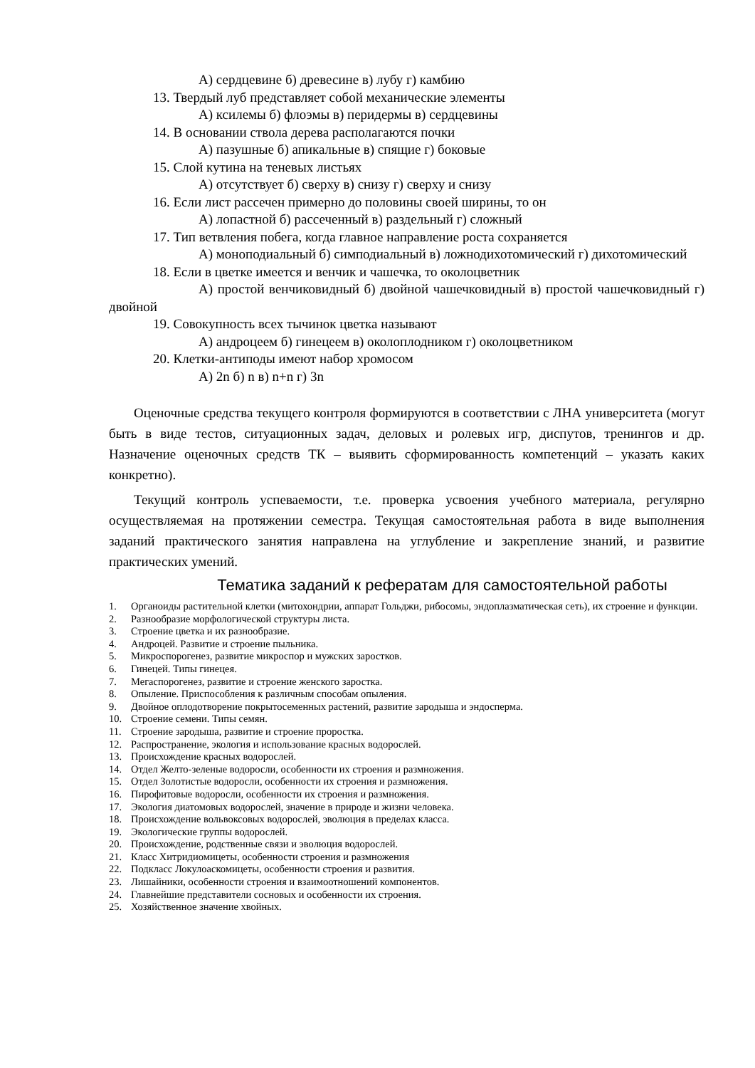А) сердцевине б) древесине в) лубу г) камбию
13. Твердый луб представляет собой механические элементы
А) ксилемы б) флоэмы в) перидермы в) сердцевины
14. В основании ствола дерева располагаются почки
А) пазушные б) апикальные в) спящие г) боковые
15. Слой кутина на теневых листьях
А) отсутствует б) сверху в) снизу г) сверху и снизу
16. Если лист рассечен примерно до половины своей ширины, то он
А) лопастной б) рассеченный в) раздельный г) сложный
17. Тип ветвления побега, когда главное направление роста сохраняется
А) моноподиальный б) симподиальный в) ложнодихотомический г) дихотомический
18. Если в цветке имеется и венчик и чашечка, то околоцветник
А) простой венчиковидный б) двойной чашечковидный в) простой чашечковидный г) двойной
19. Совокупность всех тычинок цветка называют
А) андроцеем б) гинецеем в) околоплодником г) околоцветником
20. Клетки-антиподы имеют набор хромосом
А) 2n б) n в) n+n г) 3n
Оценочные средства текущего контроля формируются в соответствии с ЛНА университета (могут быть в виде тестов, ситуационных задач, деловых и ролевых игр, диспутов, тренингов и др. Назначение оценочных средств ТК – выявить сформированность компетенций – указать каких конкретно).
Текущий контроль успеваемости, т.е. проверка усвоения учебного материала, регулярно осуществляемая на протяжении семестра. Текущая самостоятельная работа в виде выполнения заданий практического занятия направлена на углубление и закрепление знаний, и развитие практических умений.
Тематика заданий к рефератам для самостоятельной работы
1. Органоиды растительной клетки (митохондрии, аппарат Гольджи, рибосомы, эндоплазматическая сеть), их строение и функции.
2. Разнообразие морфологической структуры листа.
3. Строение цветка и их разнообразие.
4. Андроцей. Развитие и строение пыльника.
5. Микроспорогенез, развитие микроспор и мужских заростков.
6. Гинецей. Типы гинецея.
7. Мегаспорогенез, развитие и строение женского заростка.
8. Опыление. Приспособления к различным способам опыления.
9. Двойное оплодотворение покрытосеменных растений, развитие зародыша и эндосперма.
10. Строение семени. Типы семян.
11. Строение зародыша, развитие и строение проростка.
12. Распространение, экология и использование красных водорослей.
13. Происхождение красных водорослей.
14. Отдел Желто-зеленые водоросли, особенности их строения и размножения.
15. Отдел Золотистые водоросли, особенности их строения и размножения.
16. Пирофитовые водоросли, особенности их строения и размножения.
17. Экология диатомовых водорослей, значение в природе и жизни человека.
18. Происхождение вольвоксовых водорослей, эволюция в пределах класса.
19. Экологические группы водорослей.
20. Происхождение, родственные связи и эволюция водорослей.
21. Класс Хитридиомицеты, особенности строения и размножения
22. Подкласс Локулоаскомицеты, особенности строения и развития.
23. Лишайники, особенности строения и взаимоотношений компонентов.
24. Главнейшие представители сосновых и особенности их строения.
25. Хозяйственное значение хвойных.